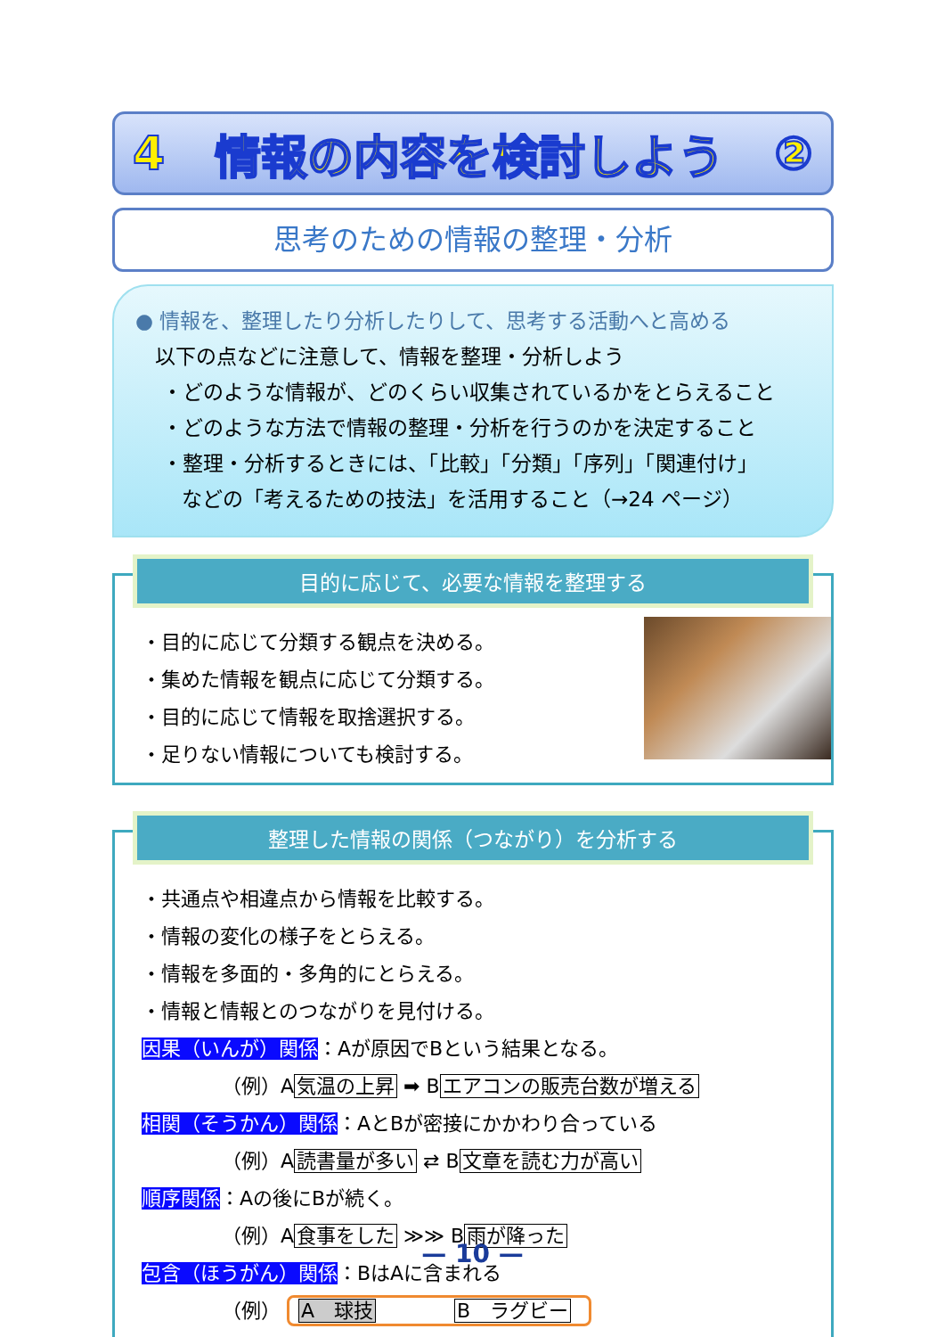4 情報の内容を検討しよう ②
思考のための情報の整理・分析
● 情報を、整理したり分析したりして、思考する活動へと高める
以下の点などに注意して、情報を整理・分析しよう
・どのような情報が、どのくらい収集されているかをとらえること
・どのような方法で情報の整理・分析を行うのかを決定すること
・整理・分析するときには、「比較」「分類」「序列」「関連付け」
などの「考えるための技法」を活用すること（→24 ページ）
目的に応じて、必要な情報を整理する
・目的に応じて分類する観点を決める。
・集めた情報を観点に応じて分類する。
・目的に応じて情報を取捨選択する。
・足りない情報についても検討する。
整理した情報の関係（つながり）を分析する
・共通点や相違点から情報を比較する。
・情報の変化の様子をとらえる。
・情報を多面的・多角的にとらえる。
・情報と情報とのつながりを見付ける。
因果（いんが）関係：Aが原因でBという結果となる。
（例）A気温の上昇 ➡ Bエアコンの販売台数が増える
相関（そうかん）関係：AとBが密接にかかわり合っている
（例）A読書量が多い ⇄ B文章を読む力が高い
順序関係：Aの後にBが続く。
（例）A食事をした ≫≫ B雨が降った
包含（ほうがん）関係：BはAに含まれる
（例） A　球技　　　　B　ラグビー
— 10 —